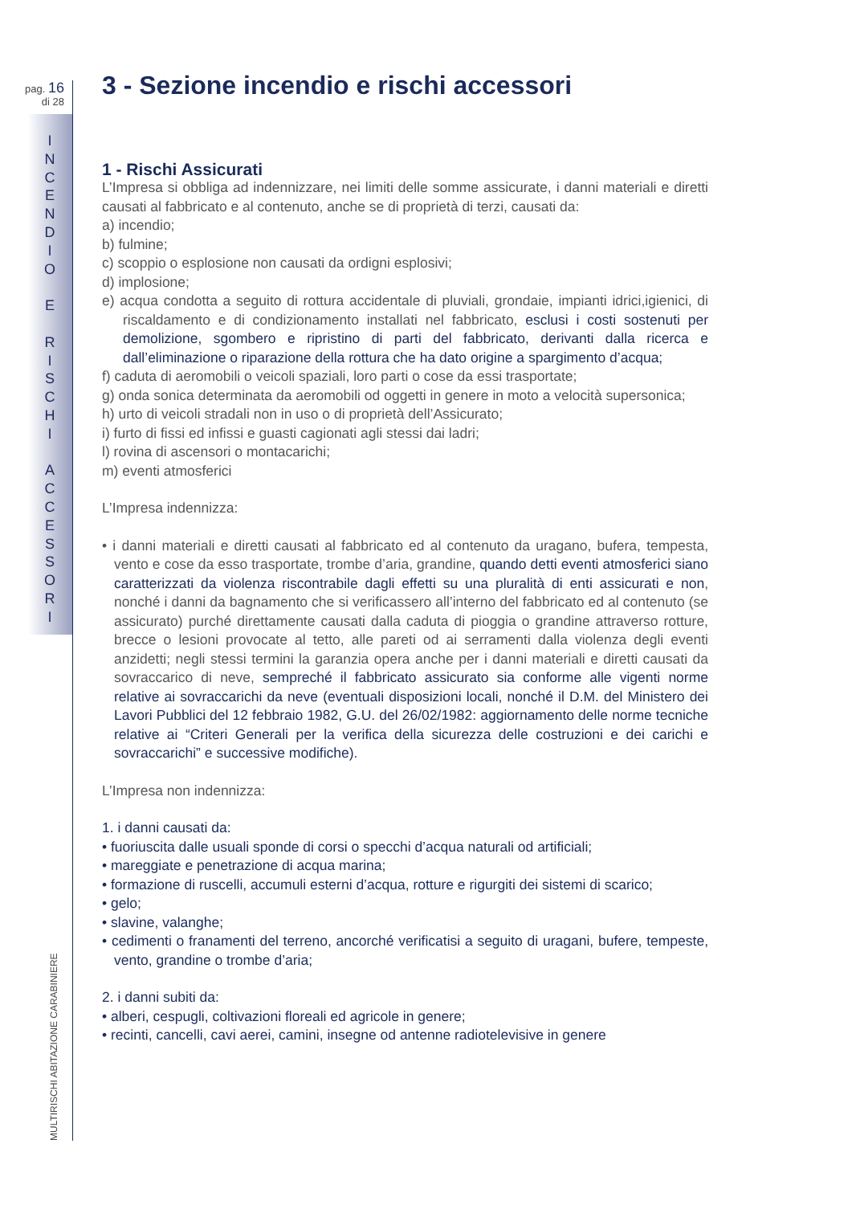pag. 16
di 28
I
N
C
E
N
D
I
O
E
R
I
S
C
H
I
A
C
C
E
S
S
O
R
I
MULTIRISCHI ABITAZIONE CARABINIERE
3 - Sezione incendio e rischi accessori
1 - Rischi Assicurati
L’Impresa si obbliga ad indennizzare, nei limiti delle somme assicurate, i danni materiali e diretti causati al fabbricato e al contenuto, anche se di proprietà di terzi, causati da:
a) incendio;
b) fulmine;
c) scoppio o esplosione non causati da ordigni esplosivi;
d) implosione;
e) acqua condotta a seguito di rottura accidentale di pluviali, grondaie, impianti idrici,igienici, di riscaldamento e di condizionamento installati nel fabbricato, esclusi i costi sostenuti per demolizione, sgombero e ripristino di parti del fabbricato, derivanti dalla ricerca e dall’eliminazione o riparazione della rottura che ha dato origine a spargimento d’acqua;
f) caduta di aeromobili o veicoli spaziali, loro parti o cose da essi trasportate;
g) onda sonica determinata da aeromobili od oggetti in genere in moto a velocità supersonica;
h) urto di veicoli stradali non in uso o di proprietà dell’Assicurato;
i) furto di fissi ed infissi e guasti cagionati agli stessi dai ladri;
l) rovina di ascensori o montacarichi;
m) eventi atmosferici
L’Impresa indennizza:
• i danni materiali e diretti causati al fabbricato ed al contenuto da uragano, bufera, tempesta, vento e cose da esso trasportate, trombe d’aria, grandine, quando detti eventi atmosferici siano caratterizzati da violenza riscontrabile dagli effetti su una pluralità di enti assicurati e non, nonché i danni da bagnamento che si verificassero all’interno del fabbricato ed al contenuto (se assicurato) purché direttamente causati dalla caduta di pioggia o grandine attraverso rotture, brecce o lesioni provocate al tetto, alle pareti od ai serramenti dalla violenza degli eventi anzidetti; negli stessi termini la garanzia opera anche per i danni materiali e diretti causati da sovraccarico di neve, sempreché il fabbricato assicurato sia conforme alle vigenti norme relative ai sovraccarichi da neve (eventuali disposizioni locali, nonché il D.M. del Ministero dei Lavori Pubblici del 12 febbraio 1982, G.U. del 26/02/1982: aggiornamento delle norme tecniche relative ai “Criteri Generali per la verifica della sicurezza delle costruzioni e dei carichi e sovraccarichi” e successive modifiche).
L’Impresa non indennizza:
1. i danni causati da:
• fuoriuscita dalle usuali sponde di corsi o specchi d’acqua naturali od artificiali;
• mareggiate e penetrazione di acqua marina;
• formazione di ruscelli, accumuli esterni d’acqua, rotture e rigurgiti dei sistemi di scarico;
• gelo;
• slavine, valanghe;
• cedimenti o franamenti del terreno, ancorché verificatisi a seguito di uragani, bufere, tempeste, vento, grandine o trombe d’aria;
2. i danni subiti da:
• alberi, cespugli, coltivazioni floreali ed agricole in genere;
• recinti, cancelli, cavi aerei, camini, insegne od antenne radiotelevisive in genere